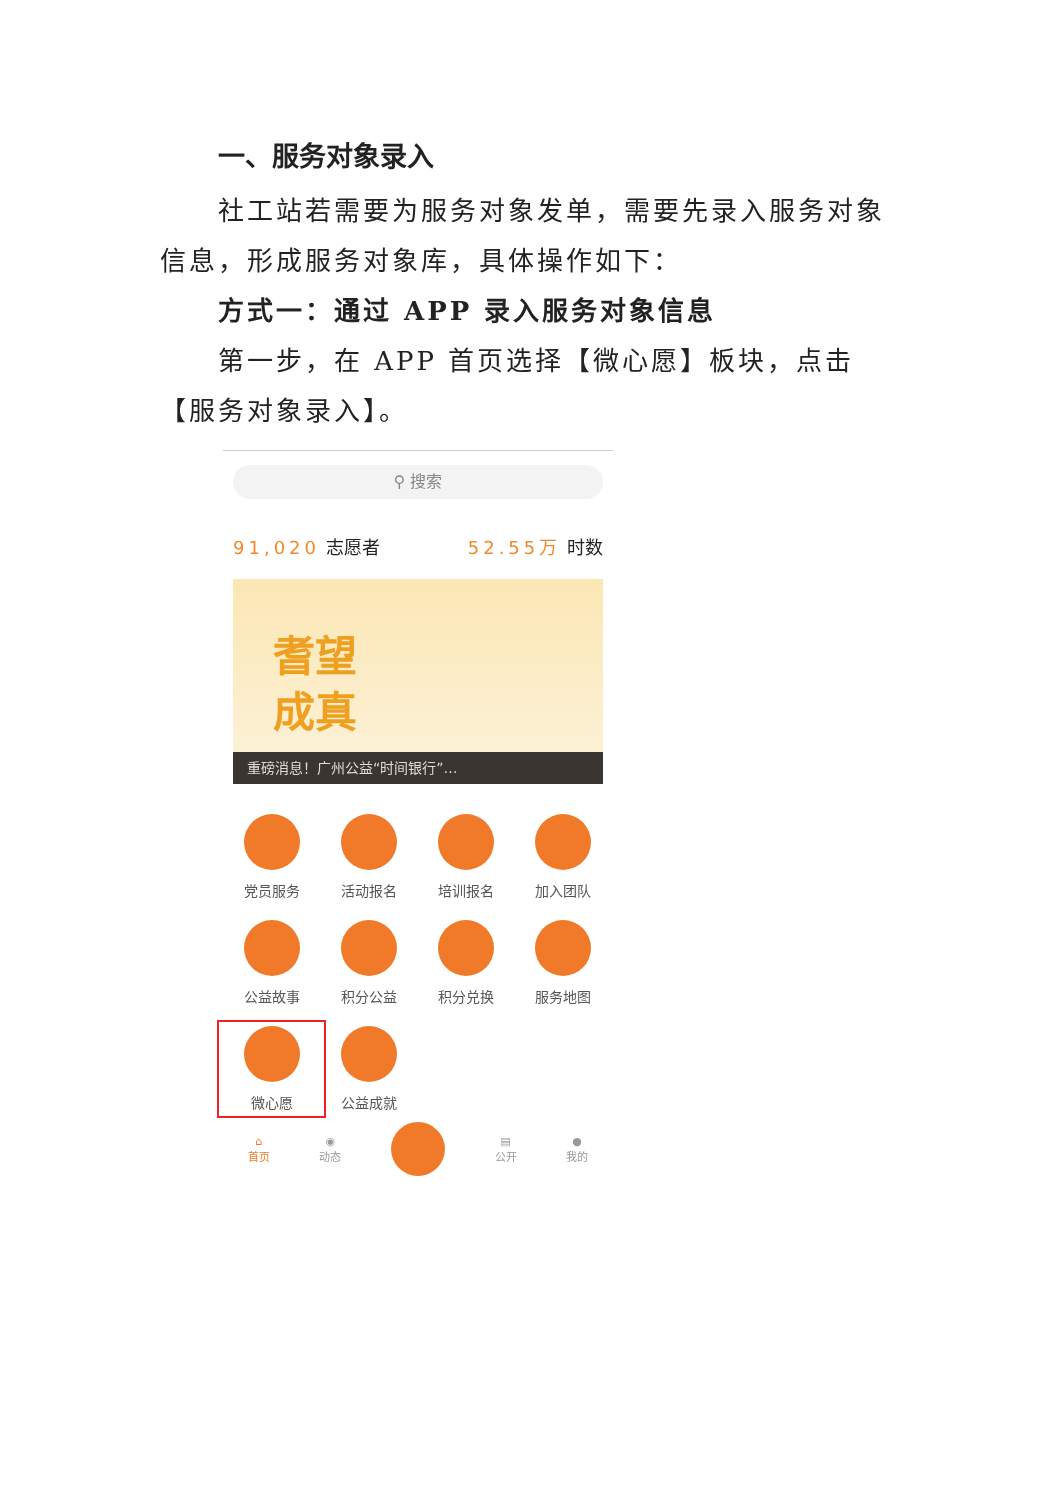一、服务对象录入
社工站若需要为服务对象发单，需要先录入服务对象信息，形成服务对象库，具体操作如下：
方式一：通过 APP 录入服务对象信息
第一步，在 APP 首页选择【微心愿】板块，点击【服务对象录入】。
⚲ 搜索
91,020 志愿者 52.55万 时数
耆望
成真
重磅消息！广州公益“时间银行”…
党员服务
活动报名
培训报名
加入团队
公益故事
积分公益
积分兑换
服务地图
微心愿
公益成就
⌂
首页 ◉
动态 ▤
公开 ●
我的